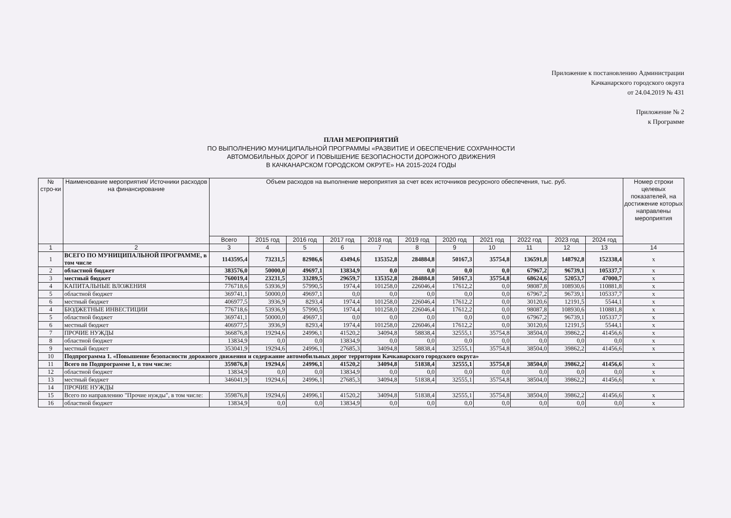Приложение к постановлению Администрации
Качканарского городского округа
от 24.04.2019 № 431
Приложение № 2
к Программе
ПЛАН МЕРОПРИЯТИЙ
ПО ВЫПОЛНЕНИЮ МУНИЦИПАЛЬНОЙ ПРОГРАММЫ «РАЗВИТИЕ И ОБЕСПЕЧЕНИЕ СОХРАННОСТИ
АВТОМОБИЛЬНЫХ ДОРОГ И ПОВЫШЕНИЕ БЕЗОПАСНОСТИ ДОРОЖНОГО ДВИЖЕНИЯ
В КАЧКАНАРСКОМ ГОРОДСКОМ ОКРУГЕ» НА 2015-2024 ГОДЫ
| № стро-ки | Наименование мероприятия/ Источники расходов на финансирование | Объем расходов на выполнение мероприятия за счет всех источников ресурсного обеспечения, тыс. руб. | | | | | | | | | | | Номер строки целевых показателей, на достижение которых направлены мероприятия |
| --- | --- | --- | --- | --- | --- | --- | --- | --- | --- | --- | --- | --- | --- |
| | | Всего | 2015 год | 2016 год | 2017 год | 2018 год | 2019 год | 2020 год | 2021 год | 2022 год | 2023 год | 2024 год | |
| 1 | 2 | 3 | 4 | 5 | 6 | 7 | 8 | 9 | 10 | 11 | 12 | 13 | 14 |
| 1 | ВСЕГО ПО МУНИЦИПАЛЬНОЙ ПРОГРАММЕ, в том числе | 1143595,4 | 73231,5 | 82986,6 | 43494,6 | 135352,8 | 284884,8 | 50167,3 | 35754,8 | 136591,8 | 148792,8 | 152338,4 | х |
| 2 | областной бюджет | 383576,0 | 50000,0 | 49697,1 | 13834,9 | 0,0 | 0,0 | 0,0 | 0,0 | 67967,2 | 96739,1 | 105337,7 | х |
| 3 | местный бюджет | 760019,4 | 23231,5 | 33289,5 | 29659,7 | 135352,8 | 284884,8 | 50167,3 | 35754,8 | 68624,6 | 52053,7 | 47000,7 | х |
| 4 | КАПИТАЛЬНЫЕ ВЛОЖЕНИЯ | 776718,6 | 53936,9 | 57990,5 | 1974,4 | 101258,0 | 226046,4 | 17612,2 | 0,0 | 98087,8 | 108930,6 | 110881,8 | х |
| 5 | областной бюджет | 369741,1 | 50000,0 | 49697,1 | 0,0 | 0,0 | 0,0 | 0,0 | 0,0 | 67967,2 | 96739,1 | 105337,7 | х |
| 6 | местный бюджет | 406977,5 | 3936,9 | 8293,4 | 1974,4 | 101258,0 | 226046,4 | 17612,2 | 0,0 | 30120,6 | 12191,5 | 5544,1 | х |
| 4 | БЮДЖЕТНЫЕ ИНВЕСТИЦИИ | 776718,6 | 53936,9 | 57990,5 | 1974,4 | 101258,0 | 226046,4 | 17612,2 | 0,0 | 98087,8 | 108930,6 | 110881,8 | х |
| 5 | областной бюджет | 369741,1 | 50000,0 | 49697,1 | 0,0 | 0,0 | 0,0 | 0,0 | 0,0 | 67967,2 | 96739,1 | 105337,7 | х |
| 6 | местный бюджет | 406977,5 | 3936,9 | 8293,4 | 1974,4 | 101258,0 | 226046,4 | 17612,2 | 0,0 | 30120,6 | 12191,5 | 5544,1 | х |
| 7 | ПРОЧИЕ НУЖДЫ | 366876,8 | 19294,6 | 24996,1 | 41520,2 | 34094,8 | 58838,4 | 32555,1 | 35754,8 | 38504,0 | 39862,2 | 41456,6 | х |
| 8 | областной бюджет | 13834,9 | 0,0 | 0,0 | 13834,9 | 0,0 | 0,0 | 0,0 | 0,0 | 0,0 | 0,0 | 0,0 | х |
| 9 | местный бюджет | 353041,9 | 19294,6 | 24996,1 | 27685,3 | 34094,8 | 58838,4 | 32555,1 | 35754,8 | 38504,0 | 39862,2 | 41456,6 | х |
| 10 | Подпрограмма 1. «Повышение безопасности дорожного движения и содержание автомобильных дорог территории Качканарского городского округа» | | | | | | | | | | | | |
| 11 | Всего по Подпрограмме 1, в том числе: | 359876,8 | 19294,6 | 24996,1 | 41520,2 | 34094,8 | 51838,4 | 32555,1 | 35754,8 | 38504,0 | 39862,2 | 41456,6 | х |
| 12 | областной бюджет | 13834,9 | 0,0 | 0,0 | 13834,9 | 0,0 | 0,0 | 0,0 | 0,0 | 0,0 | 0,0 | 0,0 | х |
| 13 | местный бюджет | 346041,9 | 19294,6 | 24996,1 | 27685,3 | 34094,8 | 51838,4 | 32555,1 | 35754,8 | 38504,0 | 39862,2 | 41456,6 | х |
| 14 | ПРОЧИЕ НУЖДЫ | | | | | | | | | | | | |
| 15 | Всего по направлению "Прочие нужды", в том числе: | 359876,8 | 19294,6 | 24996,1 | 41520,2 | 34094,8 | 51838,4 | 32555,1 | 35754,8 | 38504,0 | 39862,2 | 41456,6 | х |
| 16 | областной бюджет | 13834,9 | 0,0 | 0,0 | 13834,9 | 0,0 | 0,0 | 0,0 | 0,0 | 0,0 | 0,0 | 0,0 | х |